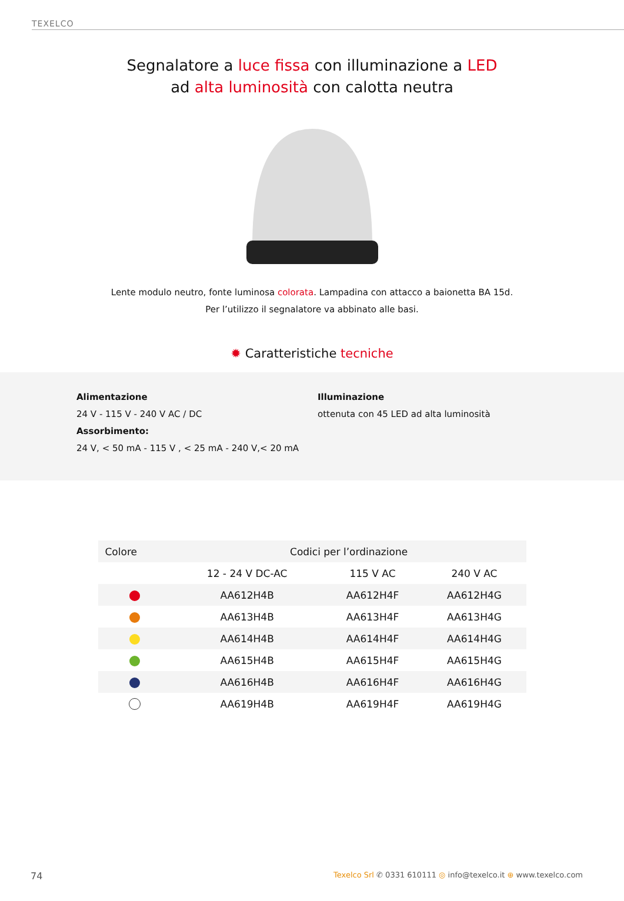TEXELCO
Segnalatore a luce fissa con illuminazione a LED
ad alta luminosità con calotta neutra
Lente modulo neutro, fonte luminosa colorata. Lampadina con attacco a baionetta BA 15d.
Per l’utilizzo il segnalatore va abbinato alle basi.
✹ Caratteristiche tecniche
Alimentazione
24 V - 115 V - 240 V AC / DC
Assorbimento:
24 V, < 50 mA - 115 V , < 25 mA - 240 V,< 20 mA
Illuminazione
ottenuta con 45 LED ad alta luminosità
| Colore | Codici per l’ordinazione | | |
| --- | --- | --- | --- |
| | 12 - 24 V DC-AC | 115 V AC | 240 V AC |
| | AA612H4B | AA612H4F | AA612H4G |
| | AA613H4B | AA613H4F | AA613H4G |
| | AA614H4B | AA614H4F | AA614H4G |
| | AA615H4B | AA615H4F | AA615H4G |
| | AA616H4B | AA616H4F | AA616H4G |
| | AA619H4B | AA619H4F | AA619H4G |
74 Texelco Srl ✆ 0331 610111 ◎ info@texelco.it ⊕ www.texelco.com